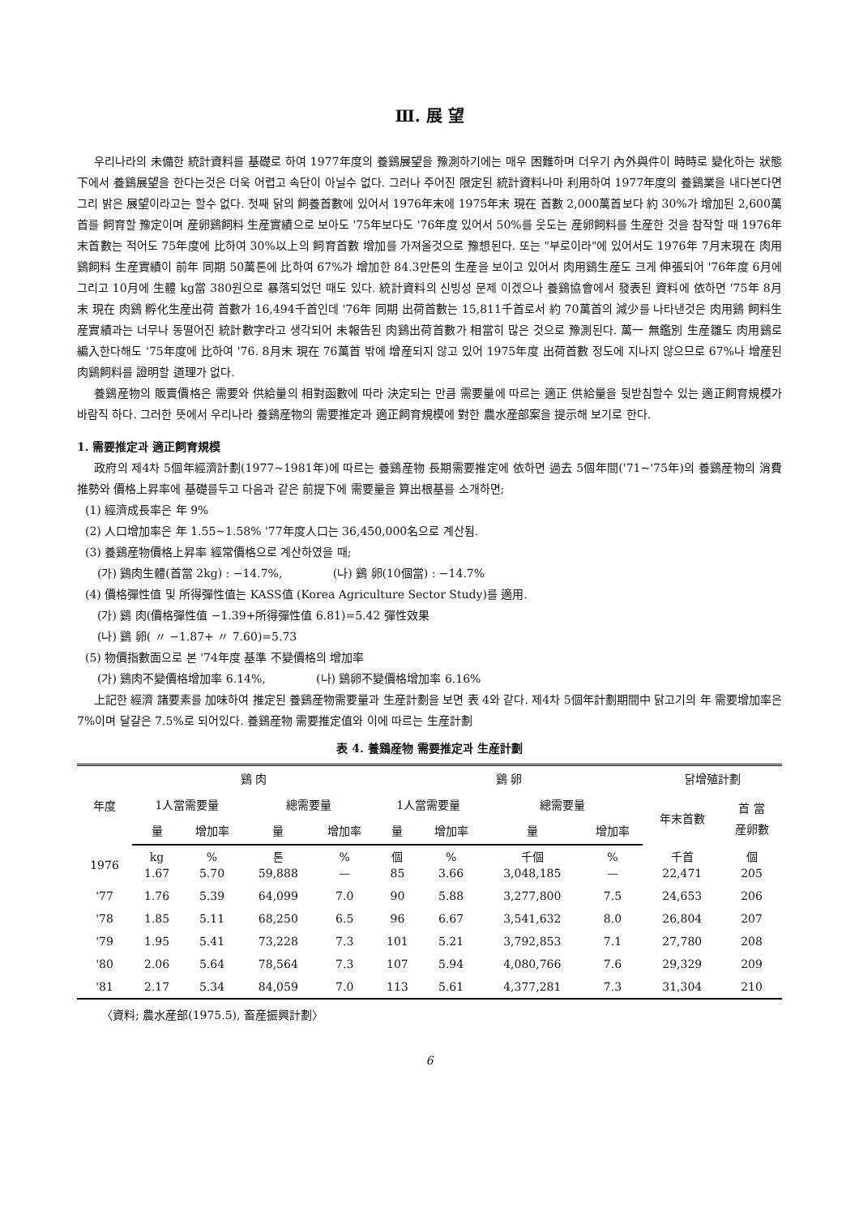Ⅲ. 展 望
우리나라의 未備한 統計資料를 基礎로 하여 1977年度의 養鷄展望을 豫測하기에는 매우 困難하며 더우기 內外與件이 時時로 變化하는 狀態下에서 養鷄展望을 한다는것은 더욱 어렵고 속단이 아닐수 없다. 그러나 주어진 限定된 統計資料나마 利用하여 1977年度의 養鷄業을 내다본다면 그리 밝은 展望이라고는 할수 없다. 첫째 닭의 飼養首數에 있어서 1976年末에 1975年末 現在 首數 2,000萬首보다 約 30%가 增加된 2,600萬首를 飼育할 豫定이며 産卵鷄飼料 生産實績으로 보아도 '75年보다도 '76年度 있어서 50%를 웃도는 産卵飼料를 生産한 것을 참작할 때 1976年末首數는 적어도 75年度에 比하여 30%以上의 飼育首數 增加를 가져올것으로 豫想된다. 또는 "부로이라"에 있어서도 1976年 7月末現在 肉用鷄飼料 生産實績이 前年 同期 50萬톤에 比하여 67%가 增加한 84.3만톤의 生産을 보이고 있어서 肉用鷄生産도 크게 伸張되어 '76年度 6月에 그리고 10月에 生體 kg當 380원으로 暴落되었던 때도 있다. 統計資料의 신빙성 문제 이겠으나 養鷄協會에서 發表된 資料에 依하면 '75年 8月末 現在 肉鷄 孵化生産出荷 首數가 16,494千首인데 '76年 同期 出荷首數는 15,811千首로서 約 70萬首의 減少를 나타낸것은 肉用鷄 飼料生産實績과는 너무나 동떨어진 統計數字라고 생각되어 未報告된 肉鷄出荷首數가 相當히 많은 것으로 豫測된다. 萬一 無鑑別 生産雛도 肉用鷄로 編入한다해도 '75年度에 比하여 '76. 8月末 現在 76萬首 밖에 增産되지 않고 있어 1975年度 出荷首數 정도에 지나지 않으므로 67%나 增産된 肉鷄飼料를 證明할 道理가 없다.
養鷄産物의 販賣價格은 需要와 供給量의 相對函數에 따라 決定되는 만큼 需要量에 따르는 適正 供給量을 뒷받침할수 있는 適正飼育規模가 바람직 하다. 그러한 뜻에서 우리나라 養鷄産物의 需要推定과 適正飼育規模에 對한 農水産部案을 提示해 보기로 한다.
1. 需要推定과 適正飼育規模
政府의 제4차 5個年經濟計劃(1977~1981年)에 따르는 養鷄産物 長期需要推定에 依하면 過去 5個年間('71~'75年)의 養鷄産物의 消費推勢와 價格上昇率에 基礎를두고 다음과 같은 前提下에 需要量을 算出根基를 소개하면;
(1) 經濟成長率은 年 9%
(2) 人口增加率은 年 1.55~1.58% '77年度人口는 36,450,000名으로 계산됨.
(3) 養鷄産物價格上昇率 經常價格으로 계산하였을 때;
(가) 鷄肉生體(首當 2kg) : −14.7%, (나) 鷄 卵(10個當) : −14.7%
(4) 價格彈性值 및 所得彈性值는 KASS值 (Korea Agriculture Sector Study)를 適用.
(가) 鷄 肉(價格彈性值 −1.39+所得彈性值 6.81)=5.42 彈性效果
(나) 鷄 卵( 〃 −1.87+ 〃 7.60)=5.73
(5) 物價指數面으로 본 '74年度 基準 不變價格의 增加率
(가) 鷄肉不變價格增加率 6.14%, (나) 鷄卵不變價格增加率 6.16%
上記한 經濟 諸要素를 加味하여 推定된 養鷄産物需要量과 生産計劃을 보면 表 4와 같다. 제4차 5個年計劃期間中 닭고기의 年 需要增加率은 7%이며 달걀은 7.5%로 되어있다. 養鷄産物 需要推定值와 이에 따르는 生産計劃
表 4. 養鷄産物 需要推定과 生産計劃
| 年度 | 鷄 肉 | | | | 鷄 卵 | | | | 닭增殖計劃 | |
| --- | --- | --- | --- | --- | --- | --- | --- | --- | --- | --- |
| | 1人當需要量 | | 總需要量 | | 1人當需要量 | | 總需要量 | | 年末首數 | 首 當 産卵數 |
| | 量 | 增加率 | 量 | 增加率 | 量 | 增加率 | 量 | 增加率 | | |
| 1976 | kg 1.67 | % 5.70 | 톤 59,888 | % — | 個 85 | % 3.66 | 千個 3,048,185 | % — | 千首 22,471 | 個 205 |
| '77 | 1.76 | 5.39 | 64,099 | 7.0 | 90 | 5.88 | 3,277,800 | 7.5 | 24,653 | 206 |
| '78 | 1.85 | 5.11 | 68,250 | 6.5 | 96 | 6.67 | 3,541,632 | 8.0 | 26,804 | 207 |
| '79 | 1.95 | 5.41 | 73,228 | 7.3 | 101 | 5.21 | 3,792,853 | 7.1 | 27,780 | 208 |
| '80 | 2.06 | 5.64 | 78,564 | 7.3 | 107 | 5.94 | 4,080,766 | 7.6 | 29,329 | 209 |
| '81 | 2.17 | 5.34 | 84,059 | 7.0 | 113 | 5.61 | 4,377,281 | 7.3 | 31,304 | 210 |
〈資料; 農水産部(1975.5), 畜産振興計劃〉
6